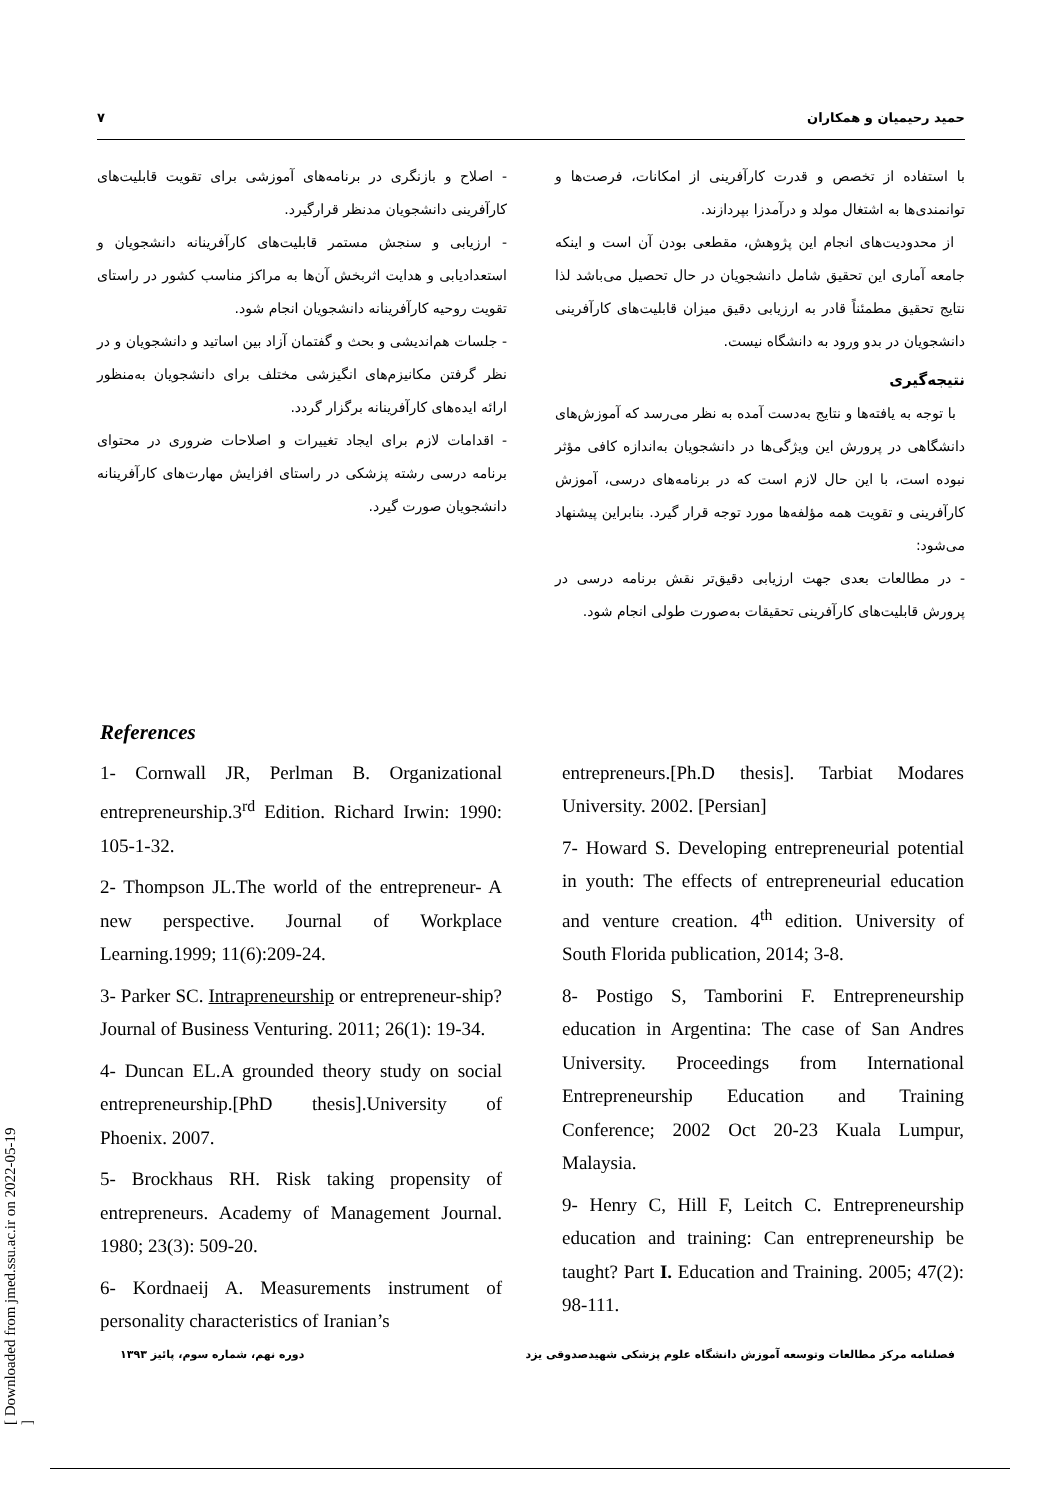حمید رحیمیان و همکاران ۷
با استفاده از تخصص و قدرت کارآفرینی از امکانات، فرصت‌ها و توانمندی‌ها به اشتغال مولد و درآمدزا بپردازند.
از محدودیت‌های انجام این پژوهش، مقطعی بودن آن است و اینکه جامعه آماری این تحقیق شامل دانشجویان در حال تحصیل می‌باشد لذا نتایج تحقیق مطمئناً قادر به ارزیابی دقیق میزان قابلیت‌های کارآفرینی دانشجویان در بدو ورود به دانشگاه نیست.
نتیجه‌گیری
با توجه به یافته‌ها و نتایج به‌دست آمده به نظر می‌رسد که آموزش‌های دانشگاهی در پرورش این ویژگی‌ها در دانشجویان به‌اندازه کافی مؤثر نبوده است، با این حال لازم است که در برنامه‌های درسی، آموزش کارآفرینی و تقویت همه مؤلفه‌ها مورد توجه قرار گیرد. بنابراین پیشنهاد می‌شود:
- در مطالعات بعدی جهت ارزیابی دقیق‌تر نقش برنامه درسی در پرورش قابلیت‌های کارآفرینی تحقیقات به‌صورت طولی انجام شود.
- اصلاح و بازنگری در برنامه‌های آموزشی برای تقویت قابلیت‌های کارآفرینی دانشجویان مدنظر قرارگیرد.
- ارزیابی و سنجش مستمر قابلیت‌های کارآفرینانه دانشجویان و استعدادیابی و هدایت اثربخش آن‌ها به مراکز مناسب کشور در راستای تقویت روحیه کارآفرینانه دانشجویان انجام شود.
- جلسات هم‌اندیشی و بحث و گفتمان آزاد بین اساتید و دانشجویان و در نظر گرفتن مکانیزم‌های انگیزشی مختلف برای دانشجویان به‌منظور ارائه ایده‌های کارآفرینانه برگزار گردد.
- اقدامات لازم برای ایجاد تغییرات و اصلاحات ضروری در محتوای برنامه درسی رشته پزشکی در راستای افزایش مهارت‌های کارآفرینانه دانشجویان صورت گیرد.
References
1- Cornwall JR, Perlman B. Organizational entrepreneurship.3<sup>rd</sup> Edition. Richard Irwin: 1990: 105-1-32.
2- Thompson JL.The world of the entrepreneur- A new perspective. Journal of Workplace Learning.1999; 11(6):209-24.
3- Parker SC. Intrapreneurship or entrepreneur-ship? Journal of Business Venturing. 2011; 26(1): 19-34.
4- Duncan EL.A grounded theory study on social entrepreneurship.[PhD thesis].University of Phoenix. 2007.
5- Brockhaus RH. Risk taking propensity of entrepreneurs. Academy of Management Journal. 1980; 23(3): 509-20.
6- Kordnaeij A. Measurements instrument of personality characteristics of Iranian’s
entrepreneurs.[Ph.D thesis]. Tarbiat Modares University. 2002. [Persian]
7- Howard S. Developing entrepreneurial potential in youth: The effects of entrepreneurial education and venture creation. 4<sup>th</sup> edition. University of South Florida publication, 2014; 3-8.
8- Postigo S, Tamborini F. Entrepreneurship education in Argentina: The case of San Andres University. Proceedings from International Entrepreneurship Education and Training Conference; 2002 Oct 20-23 Kuala Lumpur, Malaysia.
9- Henry C, Hill F, Leitch C. Entrepreneurship education and training: Can entrepreneurship be taught? Part I. Education and Training. 2005; 47(2): 98-111.
فصلنامه مرکز مطالعات وتوسعه آموزش دانشگاه علوم پزشکی شهیدصدوقی یزد دوره نهم، شماره سوم، پائیز ۱۳۹۳
[ Downloaded from jmed.ssu.ac.ir on 2022-05-19 ]